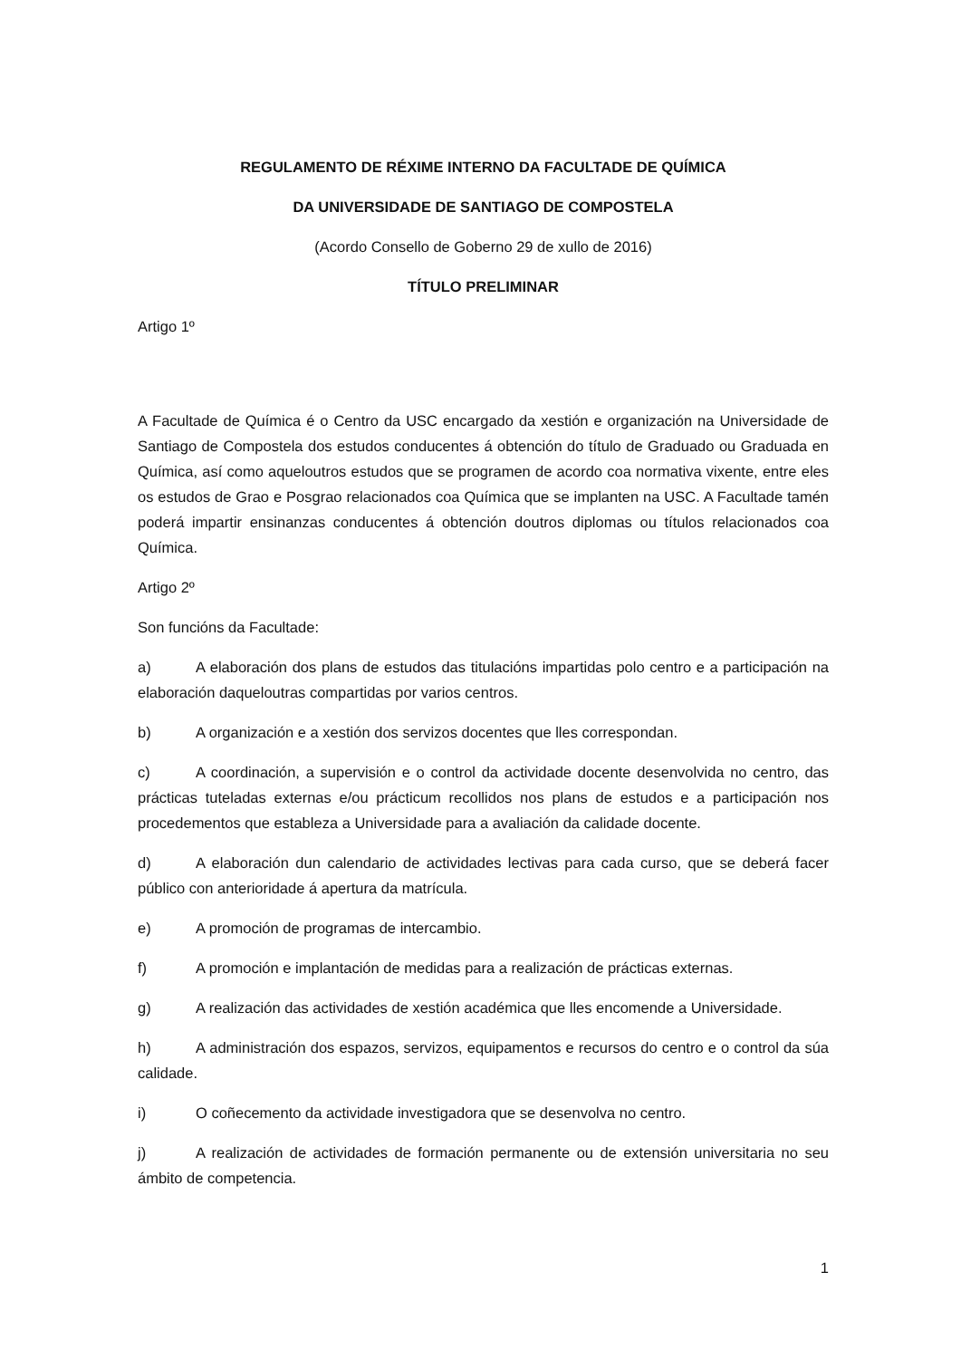REGULAMENTO DE RÉXIME INTERNO DA FACULTADE DE QUÍMICA
DA UNIVERSIDADE DE SANTIAGO DE COMPOSTELA
(Acordo Consello de Goberno 29 de xullo de 2016)
TÍTULO PRELIMINAR
Artigo 1º
A Facultade de Química é o Centro da USC encargado da xestión e organización na Universidade de Santiago de Compostela dos estudos conducentes á obtención do título de Graduado ou Graduada en Química, así como aqueloutros estudos que se programen de acordo coa normativa vixente, entre eles os estudos de Grao e Posgrao relacionados coa Química que se implanten na USC. A Facultade tamén poderá impartir ensinanzas conducentes á obtención doutros diplomas ou títulos relacionados coa Química.
Artigo 2º
Son funcións da Facultade:
a) A elaboración dos plans de estudos das titulacións impartidas polo centro e a participación na elaboración daqueloutras compartidas por varios centros.
b) A organización e a xestión dos servizos docentes que lles correspondan.
c) A coordinación, a supervisión e o control da actividade docente desenvolvida no centro, das prácticas tuteladas externas e/ou prácticum recollidos nos plans de estudos e a participación nos procedementos que estableza a Universidade para a avaliación da calidade docente.
d) A elaboración dun calendario de actividades lectivas para cada curso, que se deberá facer público con anterioridade á apertura da matrícula.
e) A promoción de programas de intercambio.
f) A promoción e implantación de medidas para a realización de prácticas externas.
g) A realización das actividades de xestión académica que lles encomende a Universidade.
h) A administración dos espazos, servizos, equipamentos e recursos do centro e o control da súa calidade.
i) O coñecemento da actividade investigadora que se desenvolva no centro.
j) A realización de actividades de formación permanente ou de extensión universitaria no seu ámbito de competencia.
1